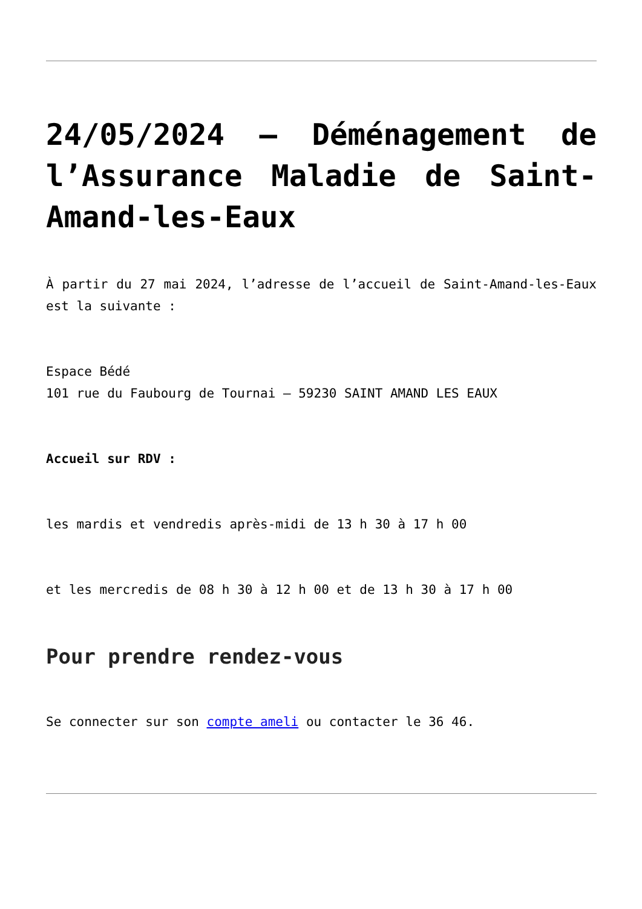24/05/2024 – Déménagement de l’Assurance Maladie de Saint-Amand-les-Eaux
À partir du 27 mai 2024, l’adresse de l’accueil de Saint-Amand-les-Eaux est la suivante :
Espace Bédé
101 rue du Faubourg de Tournai – 59230 SAINT AMAND LES EAUX
Accueil sur RDV :
les mardis et vendredis après-midi de 13 h 30 à 17 h 00
et les mercredis de 08 h 30 à 12 h 00 et de 13 h 30 à 17 h 00
Pour prendre rendez-vous
Se connecter sur son compte ameli ou contacter le 36 46.